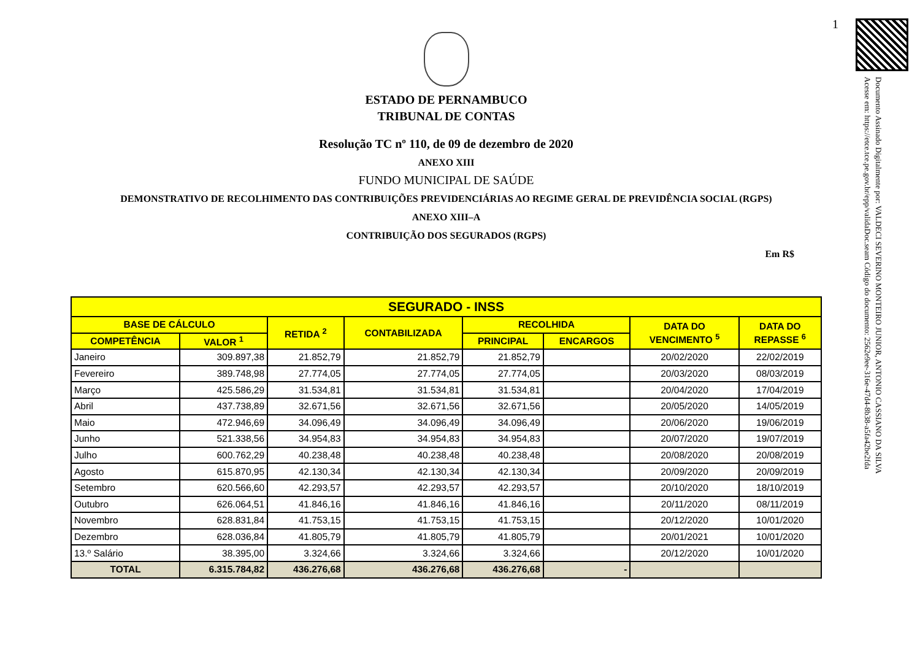1
Documento Assinado Digitalmente por: VALDECI SEVERINO MONTEIRO JUNIOR, ANTONIO CASSIANO DA SILVA
Acesse em: https://etce.tce.pe.gov.br/epp/validaDoc.seam Código do documento: 2562e9ee-316e-47d4-8b38-a5fa42be2fda
ESTADO DE PERNAMBUCO
TRIBUNAL DE CONTAS
Resolução TC nº 110, de 09 de dezembro de 2020
ANEXO XIII
FUNDO MUNICIPAL DE SAÚDE
DEMONSTRATIVO DE RECOLHIMENTO DAS CONTRIBUIÇÕES PREVIDENCIÁRIAS AO REGIME GERAL DE PREVIDÊNCIA SOCIAL (RGPS)
ANEXO XIII–A
CONTRIBUIÇÃO DOS SEGURADOS (RGPS)
Em R$
| SEGURADO - INSS | | | | | | | |
| --- | --- | --- | --- | --- | --- | --- | --- |
| BASE DE CÁLCULO | | RETIDA <sup>2</sup> | CONTABILIZADA | RECOLHIDA | | DATA DO VENCIMENTO <sup>5</sup> | DATA DO REPASSE <sup>6</sup> |
| COMPETÊNCIA | VALOR <sup>1</sup> | | | PRINCIPAL | ENCARGOS | | |
| Janeiro | 309.897,38 | 21.852,79 | 21.852,79 | 21.852,79 | | 20/02/2020 | 22/02/2019 |
| Fevereiro | 389.748,98 | 27.774,05 | 27.774,05 | 27.774,05 | | 20/03/2020 | 08/03/2019 |
| Março | 425.586,29 | 31.534,81 | 31.534,81 | 31.534,81 | | 20/04/2020 | 17/04/2019 |
| Abril | 437.738,89 | 32.671,56 | 32.671,56 | 32.671,56 | | 20/05/2020 | 14/05/2019 |
| Maio | 472.946,69 | 34.096,49 | 34.096,49 | 34.096,49 | | 20/06/2020 | 19/06/2019 |
| Junho | 521.338,56 | 34.954,83 | 34.954,83 | 34.954,83 | | 20/07/2020 | 19/07/2019 |
| Julho | 600.762,29 | 40.238,48 | 40.238,48 | 40.238,48 | | 20/08/2020 | 20/08/2019 |
| Agosto | 615.870,95 | 42.130,34 | 42.130,34 | 42.130,34 | | 20/09/2020 | 20/09/2019 |
| Setembro | 620.566,60 | 42.293,57 | 42.293,57 | 42.293,57 | | 20/10/2020 | 18/10/2019 |
| Outubro | 626.064,51 | 41.846,16 | 41.846,16 | 41.846,16 | | 20/11/2020 | 08/11/2019 |
| Novembro | 628.831,84 | 41.753,15 | 41.753,15 | 41.753,15 | | 20/12/2020 | 10/01/2020 |
| Dezembro | 628.036,84 | 41.805,79 | 41.805,79 | 41.805,79 | | 20/01/2021 | 10/01/2020 |
| 13.º Salário | 38.395,00 | 3.324,66 | 3.324,66 | 3.324,66 | | 20/12/2020 | 10/01/2020 |
| TOTAL | 6.315.784,82 | 436.276,68 | 436.276,68 | 436.276,68 | - | | |